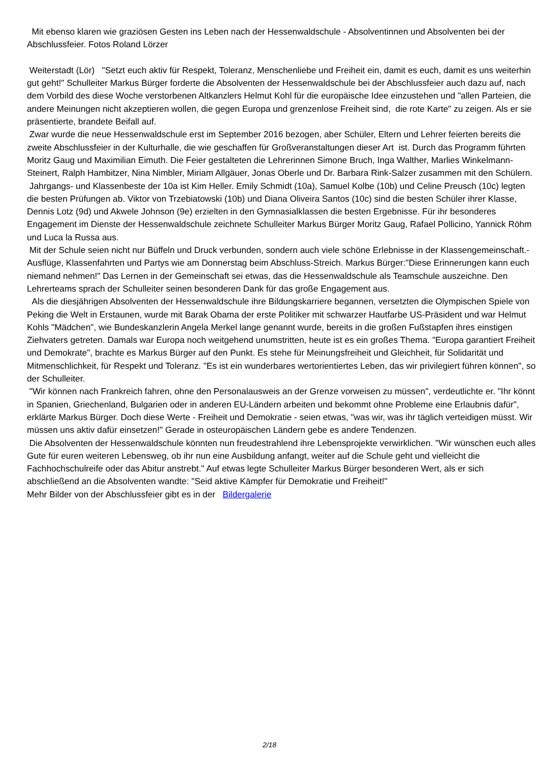Mit ebenso klaren wie graziösen Gesten ins Leben nach der Hessenwaldschule - Absolventinnen und Absolventen bei der Abschlussfeier. Fotos Roland Lörzer
Weiterstadt (Lör) "Setzt euch aktiv für Respekt, Toleranz, Menschenliebe und Freiheit ein, damit es euch, damit es uns weiterhin gut geht!" Schulleiter Markus Bürger forderte die Absolventen der Hessenwaldschule bei der Abschlussfeier auch dazu auf, nach dem Vorbild des diese Woche verstorbenen Altkanzlers Helmut Kohl für die europäische Idee einzustehen und "allen Parteien, die andere Meinungen nicht akzeptieren wollen, die gegen Europa und grenzenlose Freiheit sind, die rote Karte" zu zeigen. Als er sie präsentierte, brandete Beifall auf.
Zwar wurde die neue Hessenwaldschule erst im September 2016 bezogen, aber Schüler, Eltern und Lehrer feierten bereits die zweite Abschlussfeier in der Kulturhalle, die wie geschaffen für Großveranstaltungen dieser Art ist. Durch das Programm führten Moritz Gaug und Maximilian Eimuth. Die Feier gestalteten die Lehrerinnen Simone Bruch, Inga Walther, Marlies Winkelmann-Steinert, Ralph Hambitzer, Nina Nimbler, Miriam Allgäuer, Jonas Oberle und Dr. Barbara Rink-Salzer zusammen mit den Schülern.
Jahrgangs- und Klassenbeste der 10a ist Kim Heller. Emily Schmidt (10a), Samuel Kolbe (10b) und Celine Preusch (10c) legten die besten Prüfungen ab. Viktor von Trzebiatowski (10b) und Diana Oliveira Santos (10c) sind die besten Schüler ihrer Klasse, Dennis Lotz (9d) und Akwele Johnson (9e) erzielten in den Gymnasialklassen die besten Ergebnisse. Für ihr besonderes Engagement im Dienste der Hessenwaldschule zeichnete Schulleiter Markus Bürger Moritz Gaug, Rafael Pollicino, Yannick Röhm und Luca la Russa aus.
Mit der Schule seien nicht nur Büffeln und Druck verbunden, sondern auch viele schöne Erlebnisse in der Klassengemeinschaft.- Ausflüge, Klassenfahrten und Partys wie am Donnerstag beim Abschluss-Streich. Markus Bürger:"Diese Erinnerungen kann euch niemand nehmen!" Das Lernen in der Gemeinschaft sei etwas, das die Hessenwaldschule als Teamschule auszeichne. Den Lehrerteams sprach der Schulleiter seinen besonderen Dank für das große Engagement aus.
Als die diesjährigen Absolventen der Hessenwaldschule ihre Bildungskarriere begannen, versetzten die Olympischen Spiele von Peking die Welt in Erstaunen, wurde mit Barak Obama der erste Politiker mit schwarzer Hautfarbe US-Präsident und war Helmut Kohls "Mädchen", wie Bundeskanzlerin Angela Merkel lange genannt wurde, bereits in die großen Fußstapfen ihres einstigen Ziehvaters getreten. Damals war Europa noch weitgehend unumstritten, heute ist es ein großes Thema. "Europa garantiert Freiheit und Demokrate", brachte es Markus Bürger auf den Punkt. Es stehe für Meinungsfreiheit und Gleichheit, für Solidarität und Mitmenschlichkeit, für Respekt und Toleranz. "Es ist ein wunderbares wertorientiertes Leben, das wir privilegiert führen können", so der Schulleiter.
"Wir können nach Frankreich fahren, ohne den Personalausweis an der Grenze vorweisen zu müssen", verdeutlichte er. "Ihr könnt in Spanien, Griechenland, Bulgarien oder in anderen EU-Ländern arbeiten und bekommt ohne Probleme eine Erlaubnis dafür", erklärte Markus Bürger. Doch diese Werte - Freiheit und Demokratie - seien etwas, "was wir, was ihr täglich verteidigen müsst. Wir müssen uns aktiv dafür einsetzen!" Gerade in osteuropäischen Ländern gebe es andere Tendenzen.
Die Absolventen der Hessenwaldschule könnten nun freudestrahlend ihre Lebensprojekte verwirklichen. "Wir wünschen euch alles Gute für euren weiteren Lebensweg, ob ihr nun eine Ausbildung anfangt, weiter auf die Schule geht und vielleicht die Fachhochschulreife oder das Abitur anstrebt." Auf etwas legte Schulleiter Markus Bürger besonderen Wert, als er sich abschließend an die Absolventen wandte: "Seid aktive Kämpfer für Demokratie und Freiheit!"
Mehr Bilder von der Abschlussfeier gibt es in der Bildergalerie
2/18